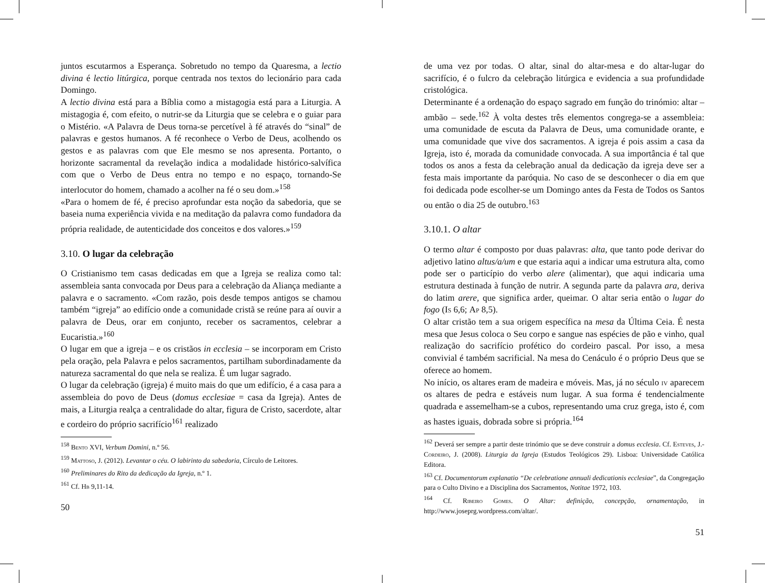juntos escutarmos a Esperança. Sobretudo no tempo da Quaresma, a lectio divina é lectio litúrgica, porque centrada nos textos do lecionário para cada Domingo.
A lectio divina está para a Bíblia como a mistagogia está para a Liturgia. A mistagogia é, com efeito, o nutrir-se da Liturgia que se celebra e o guiar para o Mistério. «A Palavra de Deus torna-se percetível à fé através do “sinal” de palavras e gestos humanos. A fé reconhece o Verbo de Deus, acolhendo os gestos e as palavras com que Ele mesmo se nos apresenta. Portanto, o horizonte sacramental da revelação indica a modalidade histórico-salvífica com que o Verbo de Deus entra no tempo e no espaço, tornando-Se interlocutor do homem, chamado a acolher na fé o seu dom.»<sup>158</sup>
«Para o homem de fé, é preciso aprofundar esta noção da sabedoria, que se baseia numa experiência vivida e na meditação da palavra como fundadora da própria realidade, de autenticidade dos conceitos e dos valores.»<sup>159</sup>
3.10. O lugar da celebração
O Cristianismo tem casas dedicadas em que a Igreja se realiza como tal: assembleia santa convocada por Deus para a celebração da Aliança mediante a palavra e o sacramento. «Com razão, pois desde tempos antigos se chamou também “igreja” ao edifício onde a comunidade cristã se reúne para aí ouvir a palavra de Deus, orar em conjunto, receber os sacramentos, celebrar a Eucaristia.»<sup>160</sup>
O lugar em que a igreja – e os cristãos in ecclesia – se incorporam em Cristo pela oração, pela Palavra e pelos sacramentos, partilham subordinadamente da natureza sacramental do que nela se realiza. É um lugar sagrado.
O lugar da celebração (igreja) é muito mais do que um edifício, é a casa para a assembleia do povo de Deus (domus ecclesiae = casa da Igreja). Antes de mais, a Liturgia realça a centralidade do altar, figura de Cristo, sacerdote, altar e cordeiro do próprio sacrifício<sup>161</sup> realizado
<sup>158</sup> Bento XVI, Verbum Domini, n.º 56.
<sup>159</sup> Mattoso, J. (2012). Levantar o céu. O labirinto da sabedoria, Círculo de Leitores.
<sup>160</sup> Preliminares do Rito da dedicação da Igreja, n.º 1.
<sup>161</sup> Cf. Hb 9,11-14.
50
de uma vez por todas. O altar, sinal do altar-mesa e do altar-lugar do sacrifício, é o fulcro da celebração litúrgica e evidencia a sua profundidade cristológica.
Determinante é a ordenação do espaço sagrado em função do trinómio: altar – ambão – sede.<sup>162</sup> À volta destes três elementos congrega-se a assembleia: uma comunidade de escuta da Palavra de Deus, uma comunidade orante, e uma comunidade que vive dos sacramentos. A igreja é pois assim a casa da Igreja, isto é, morada da comunidade convocada. A sua importância é tal que todos os anos a festa da celebração anual da dedicação da igreja deve ser a festa mais importante da paróquia. No caso de se desconhecer o dia em que foi dedicada pode escolher-se um Domingo antes da Festa de Todos os Santos ou então o dia 25 de outubro.<sup>163</sup>
3.10.1. O altar
O termo altar é composto por duas palavras: alta, que tanto pode derivar do adjetivo latino altus/a/um e que estaria aqui a indicar uma estrutura alta, como pode ser o particípio do verbo alere (alimentar), que aqui indicaria uma estrutura destinada à função de nutrir. A segunda parte da palavra ara, deriva do latim arere, que significa arder, queimar. O altar seria então o lugar do fogo (Is 6,6; Ap 8,5).
O altar cristão tem a sua origem específica na mesa da Última Ceia. É nesta mesa que Jesus coloca o Seu corpo e sangue nas espécies de pão e vinho, qual realização do sacrifício profético do cordeiro pascal. Por isso, a mesa convivial é também sacrificial. Na mesa do Cenáculo é o próprio Deus que se oferece ao homem.
No início, os altares eram de madeira e móveis. Mas, já no século iv aparecem os altares de pedra e estáveis num lugar. A sua forma é tendencialmente quadrada e assemelham-se a cubos, representando uma cruz grega, isto é, com as hastes iguais, dobrada sobre si própria.<sup>164</sup>
<sup>162</sup> Deverá ser sempre a partir deste trinómio que se deve construir a domus ecclesia. Cf. Esteves, J.-Cordeiro, J. (2008). Liturgia da Igreja (Estudos Teológicos 29). Lisboa: Universidade Católica Editora.
<sup>163</sup> Cf. Documentorum explanatio “De celebratione annuali dedicationis ecclesiae”, da Congregação para o Culto Divino e a Disciplina dos Sacramentos, Notitae 1972, 103.
<sup>164</sup> Cf. Ribeiro Gomes. O Altar: definição, concepção, ornamentação, in http://www.joseprg.wordpress.com/altar/.
51